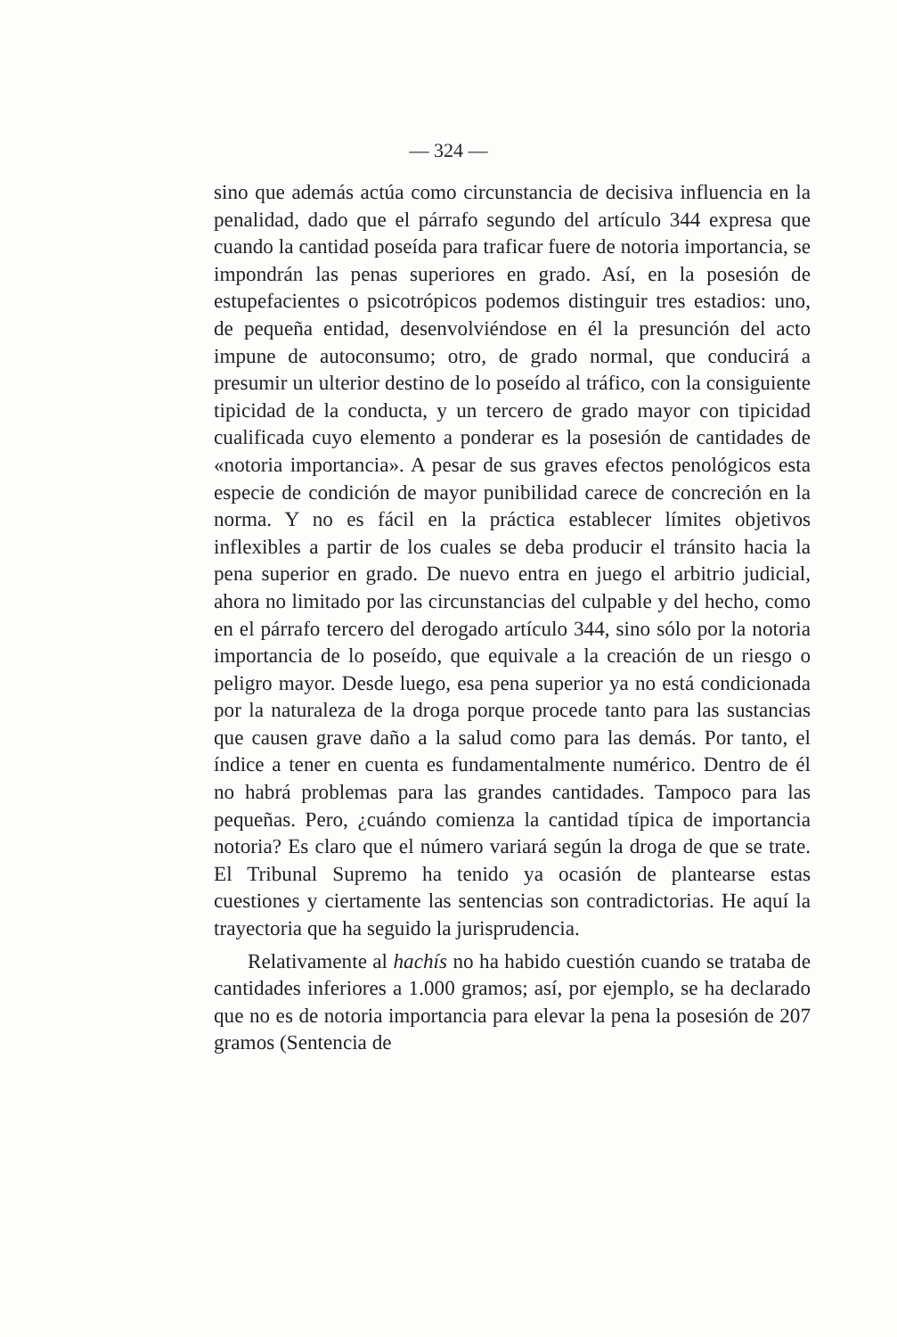— 324 —
sino que además actúa como circunstancia de decisiva influencia en la penalidad, dado que el párrafo segundo del artículo 344 expresa que cuando la cantidad poseída para traficar fuere de notoria importancia, se impondrán las penas superiores en grado. Así, en la posesión de estupefacientes o psicotrópicos podemos distinguir tres estadios: uno, de pequeña entidad, desenvolviéndose en él la presunción del acto impune de autoconsumo; otro, de grado normal, que conducirá a presumir un ulterior destino de lo poseído al tráfico, con la consiguiente tipicidad de la conducta, y un tercero de grado mayor con tipicidad cualificada cuyo elemento a ponderar es la posesión de cantidades de «notoria importancia». A pesar de sus graves efectos penológicos esta especie de condición de mayor punibilidad carece de concreción en la norma. Y no es fácil en la práctica establecer límites objetivos inflexibles a partir de los cuales se deba producir el tránsito hacia la pena superior en grado. De nuevo entra en juego el arbitrio judicial, ahora no limitado por las circunstancias del culpable y del hecho, como en el párrafo tercero del derogado artículo 344, sino sólo por la notoria importancia de lo poseído, que equivale a la creación de un riesgo o peligro mayor. Desde luego, esa pena superior ya no está condicionada por la naturaleza de la droga porque procede tanto para las sustancias que causen grave daño a la salud como para las demás. Por tanto, el índice a tener en cuenta es fundamentalmente numérico. Dentro de él no habrá problemas para las grandes cantidades. Tampoco para las pequeñas. Pero, ¿cuándo comienza la cantidad típica de importancia notoria? Es claro que el número variará según la droga de que se trate. El Tribunal Supremo ha tenido ya ocasión de plantearse estas cuestiones y ciertamente las sentencias son contradictorias. He aquí la trayectoria que ha seguido la jurisprudencia.
Relativamente al hachís no ha habido cuestión cuando se trataba de cantidades inferiores a 1.000 gramos; así, por ejemplo, se ha declarado que no es de notoria importancia para elevar la pena la posesión de 207 gramos (Sentencia de